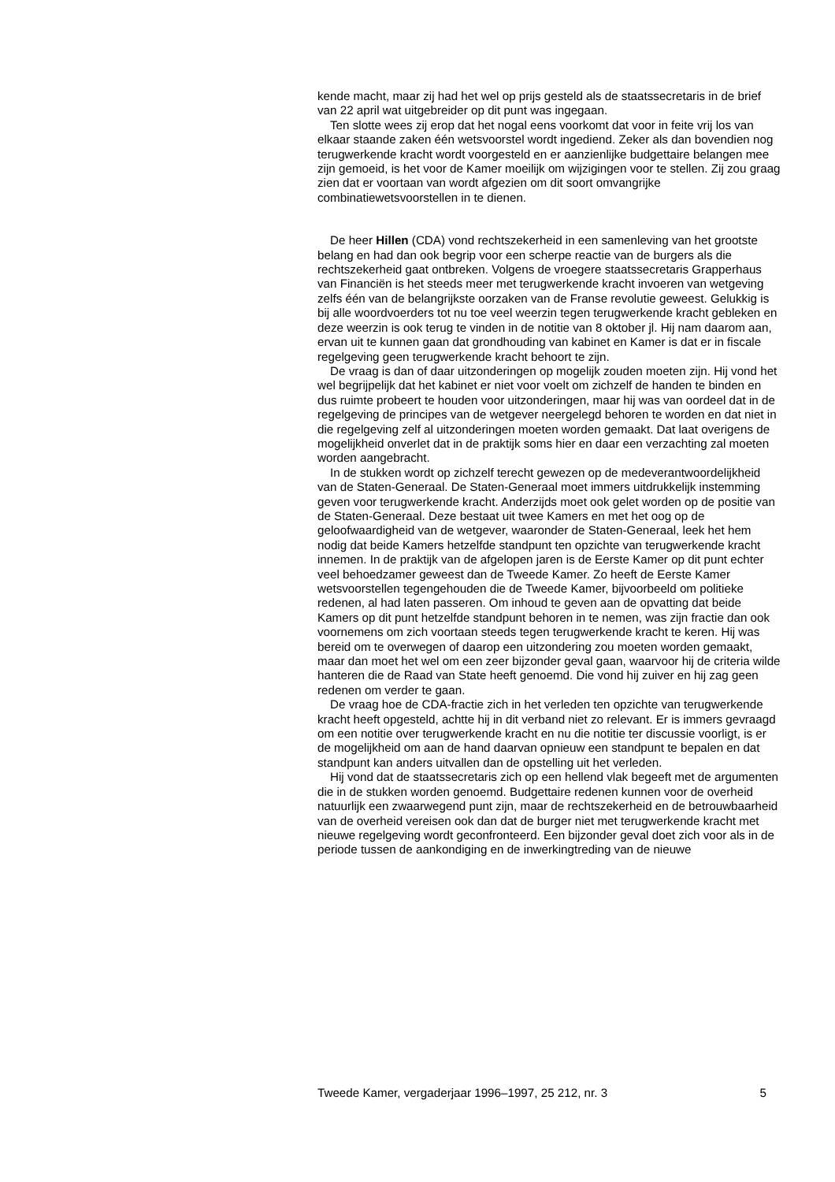kende macht, maar zij had het wel op prijs gesteld als de staatssecretaris in de brief van 22 april wat uitgebreider op dit punt was ingegaan.
Ten slotte wees zij erop dat het nogal eens voorkomt dat voor in feite vrij los van elkaar staande zaken één wetsvoorstel wordt ingediend. Zeker als dan bovendien nog terugwerkende kracht wordt voorgesteld en er aanzienlijke budgettaire belangen mee zijn gemoeid, is het voor de Kamer moeilijk om wijzigingen voor te stellen. Zij zou graag zien dat er voortaan van wordt afgezien om dit soort omvangrijke combinatiewetsvoorstellen in te dienen.
De heer Hillen (CDA) vond rechtszekerheid in een samenleving van het grootste belang en had dan ook begrip voor een scherpe reactie van de burgers als die rechtszekerheid gaat ontbreken. Volgens de vroegere staatssecretaris Grapperhaus van Financiën is het steeds meer met terugwerkende kracht invoeren van wetgeving zelfs één van de belangrijkste oorzaken van de Franse revolutie geweest. Gelukkig is bij alle woordvoerders tot nu toe veel weerzin tegen terugwerkende kracht gebleken en deze weerzin is ook terug te vinden in de notitie van 8 oktober jl. Hij nam daarom aan, ervan uit te kunnen gaan dat grondhouding van kabinet en Kamer is dat er in fiscale regelgeving geen terugwerkende kracht behoort te zijn.
De vraag is dan of daar uitzonderingen op mogelijk zouden moeten zijn. Hij vond het wel begrijpelijk dat het kabinet er niet voor voelt om zichzelf de handen te binden en dus ruimte probeert te houden voor uitzonderingen, maar hij was van oordeel dat in de regelgeving de principes van de wetgever neergelegd behoren te worden en dat niet in die regelgeving zelf al uitzonderingen moeten worden gemaakt. Dat laat overigens de mogelijkheid onverlet dat in de praktijk soms hier en daar een verzachting zal moeten worden aangebracht.
In de stukken wordt op zichzelf terecht gewezen op de medeverantwoordelijkheid van de Staten-Generaal. De Staten-Generaal moet immers uitdrukkelijk instemming geven voor terugwerkende kracht. Anderzijds moet ook gelet worden op de positie van de Staten-Generaal. Deze bestaat uit twee Kamers en met het oog op de geloofwaardigheid van de wetgever, waaronder de Staten-Generaal, leek het hem nodig dat beide Kamers hetzelfde standpunt ten opzichte van terugwerkende kracht innemen. In de praktijk van de afgelopen jaren is de Eerste Kamer op dit punt echter veel behoedzamer geweest dan de Tweede Kamer. Zo heeft de Eerste Kamer wetsvoorstellen tegengehouden die de Tweede Kamer, bijvoorbeeld om politieke redenen, al had laten passeren. Om inhoud te geven aan de opvatting dat beide Kamers op dit punt hetzelfde standpunt behoren in te nemen, was zijn fractie dan ook voornemens om zich voortaan steeds tegen terugwerkende kracht te keren. Hij was bereid om te overwegen of daarop een uitzondering zou moeten worden gemaakt, maar dan moet het wel om een zeer bijzonder geval gaan, waarvoor hij de criteria wilde hanteren die de Raad van State heeft genoemd. Die vond hij zuiver en hij zag geen redenen om verder te gaan.
De vraag hoe de CDA-fractie zich in het verleden ten opzichte van terugwerkende kracht heeft opgesteld, achtte hij in dit verband niet zo relevant. Er is immers gevraagd om een notitie over terugwerkende kracht en nu die notitie ter discussie voorligt, is er de mogelijkheid om aan de hand daarvan opnieuw een standpunt te bepalen en dat standpunt kan anders uitvallen dan de opstelling uit het verleden.
Hij vond dat de staatssecretaris zich op een hellend vlak begeeft met de argumenten die in de stukken worden genoemd. Budgettaire redenen kunnen voor de overheid natuurlijk een zwaarwegend punt zijn, maar de rechtszekerheid en de betrouwbaarheid van de overheid vereisen ook dan dat de burger niet met terugwerkende kracht met nieuwe regelgeving wordt geconfronteerd. Een bijzonder geval doet zich voor als in de periode tussen de aankondiging en de inwerkingtreding van de nieuwe
Tweede Kamer, vergaderjaar 1996–1997, 25 212, nr. 3 5